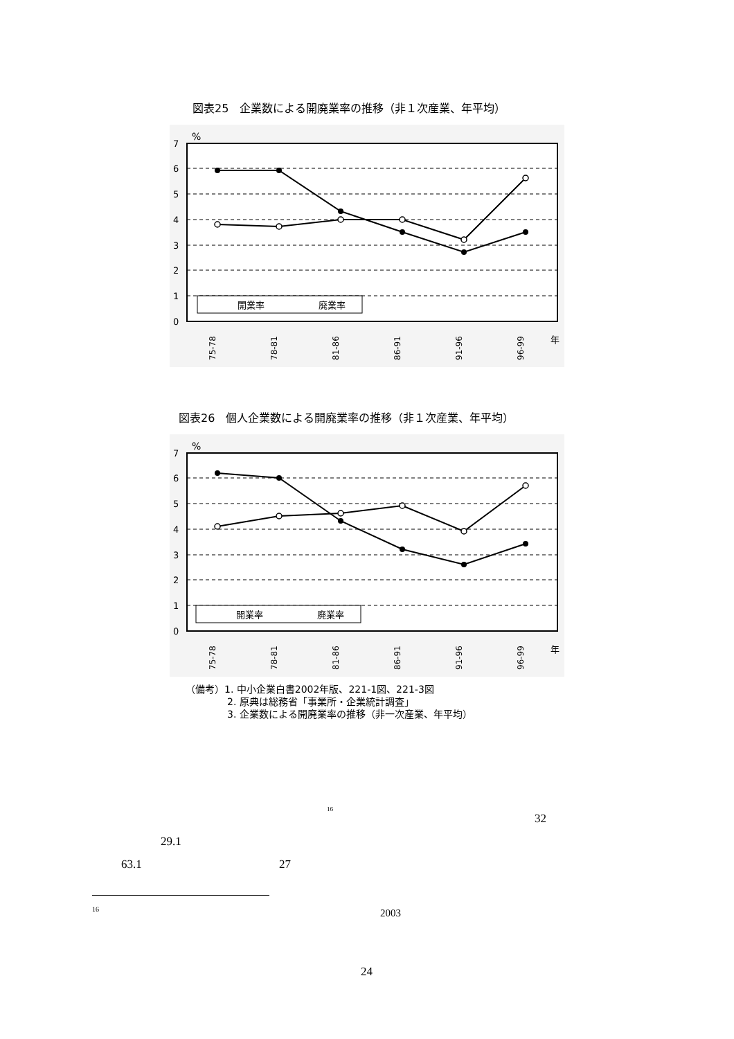図表25　企業数による開廃業率の推移（非１次産業、年平均）
%
7
6
5
4
3
2
1
0
開業率
廃業率
75-78
78-81
81-86
86-91
91-96
96-99
年
図表26　個人企業数による開廃業率の推移（非１次産業、年平均）
%
7
6
5
4
3
2
1
0
開業率
廃業率
75-78
78-81
81-86
86-91
91-96
96-99
年
（備考）1. 中小企業白書2002年版、221-1図、221-3図
2. 原典は総務省「事業所・企業統計調査」
3. 企業数による開廃業率の推移（非一次産業、年平均）
<sup>16</sup>
32
29.1
63.1 27
16 2003
24